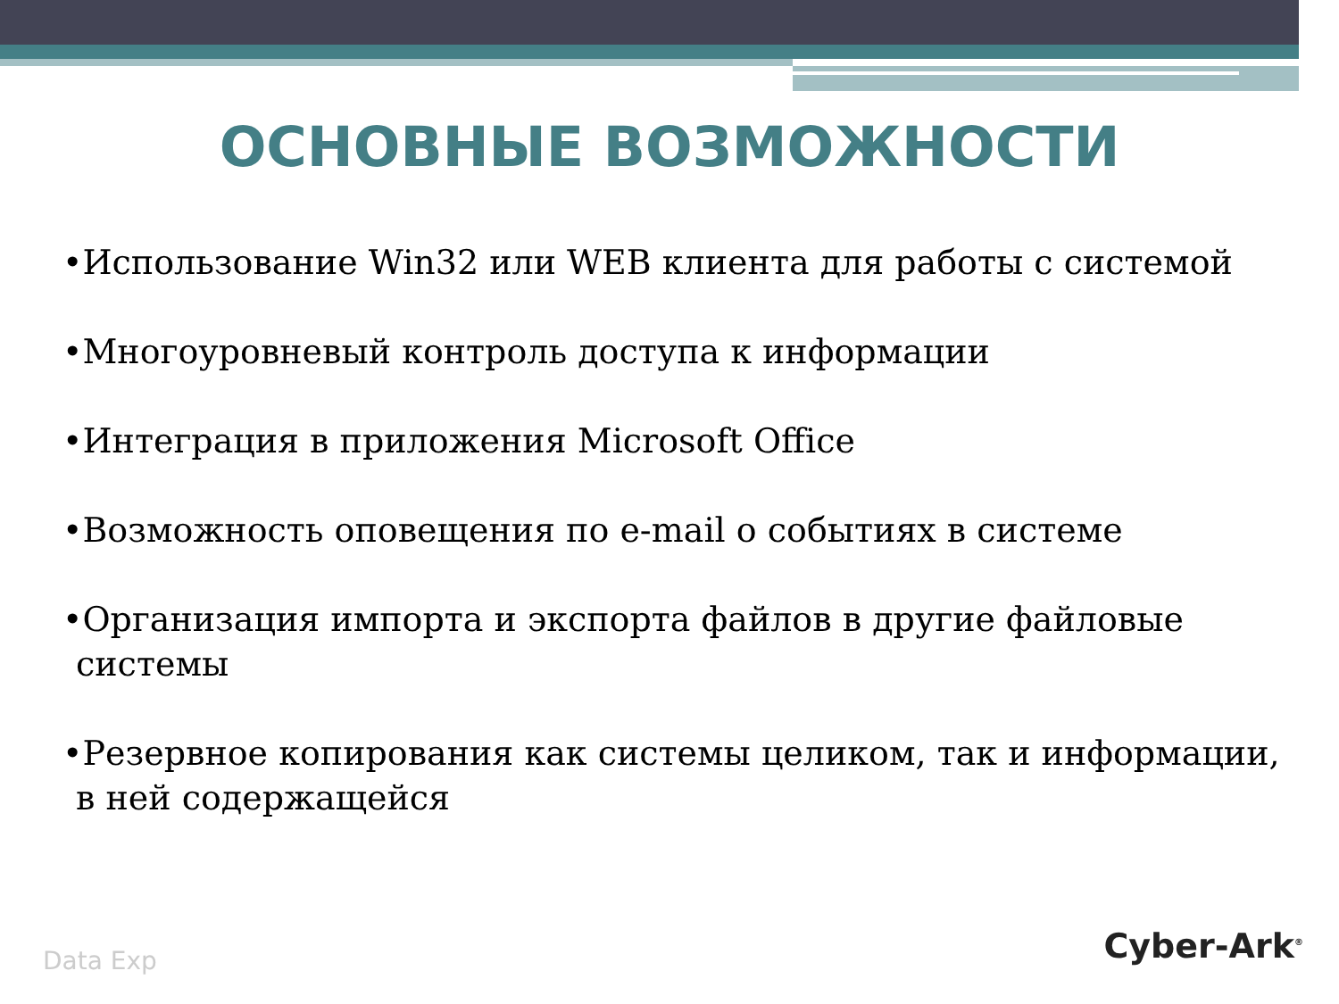ОСНОВНЫЕ ВОЗМОЖНОСТИ
•Использование Win32 или WEB клиента для работы с системой
•Многоуровневый контроль доступа к информации
•Интеграция в приложения Microsoft Office
•Возможность оповещения по e-mail о событиях в системе
•Организация импорта и экспорта файлов в другие файловые системы
•Резервное копирования как системы целиком, так и информации, в ней содержащейся
Data Exp Cyber-Ark<sup>®</sup>